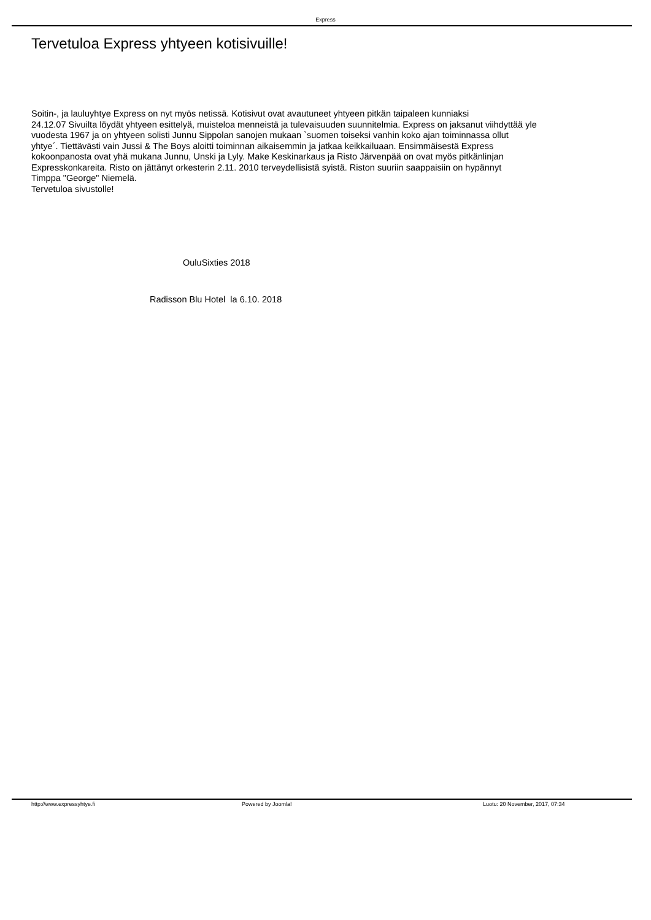Express
Tervetuloa Express yhtyeen kotisivuille!
Soitin-, ja lauluyhtye Express on nyt myös netissä. Kotisivut ovat avautuneet yhtyeen pitkän taipaleen kunniaksi
24.12.07 Sivuilta löydät yhtyeen esittelyä, muisteloa menneistä ja tulevaisuuden suunnitelmia. Express on jaksanut viihdyttää yle
vuodesta 1967 ja on yhtyeen solisti Junnu Sippolan sanojen mukaan `suomen toiseksi vanhin koko ajan toiminnassa ollut
yhtye´. Tiettävästi vain Jussi & The Boys aloitti toiminnan aikaisemmin ja jatkaa keikkailuaan. Ensimmäisestä Express
kokoonpanosta ovat yhä mukana Junnu, Unski ja Lyly. Make Keskinarkaus ja Risto Järvenpää on ovat myös pitkänlinjan
Expresskonkareita. Risto on jättänyt orkesterin 2.11. 2010 terveydellisistä syistä. Riston suuriin saappaisiin on hypännyt
Timppa "George" Niemelä.
Tervetuloa sivustolle!
OuluSixties 2018
Radisson Blu Hotel la 6.10. 2018
http://www.expressyhtye.fi Powered by Joomla! Luotu: 20 November, 2017, 07:34